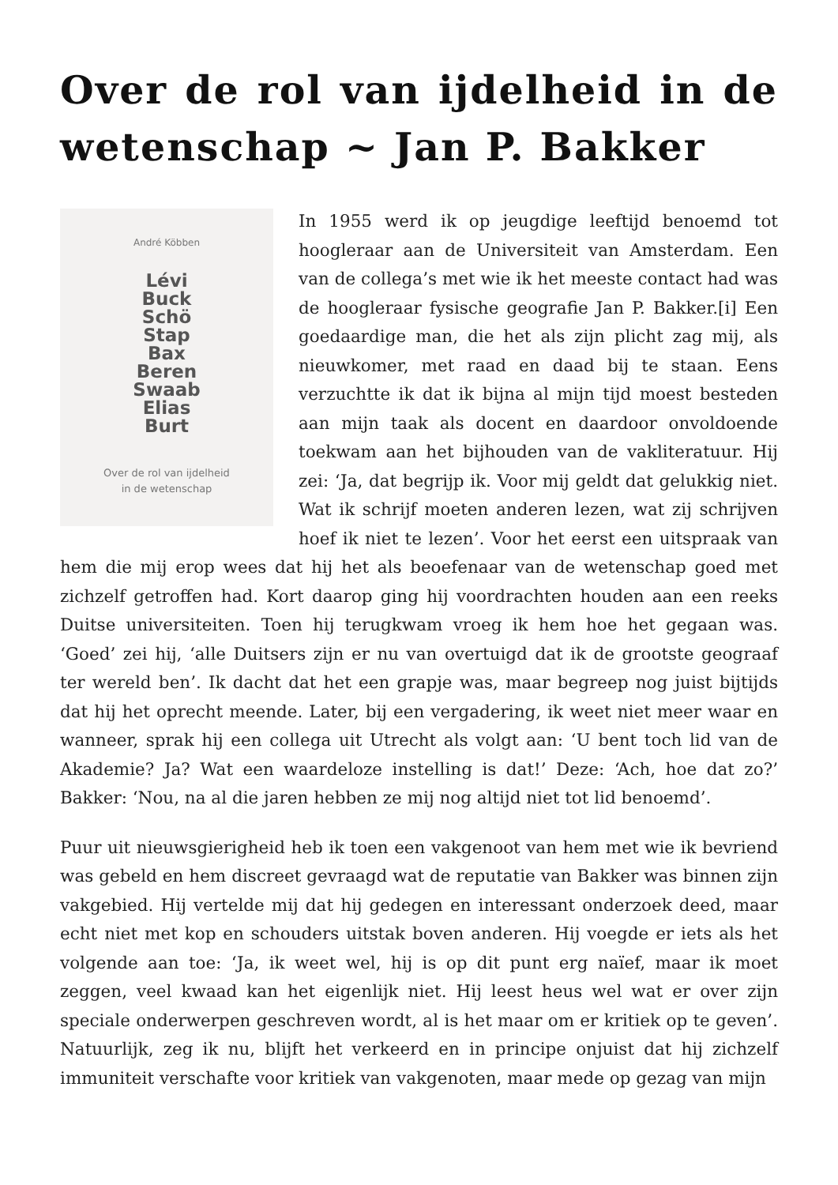Over de rol van ijdelheid in de wetenschap ~ Jan P. Bakker
André Köbben
Lévi
Buck
Schö
Stap
Bax
Beren
Swaab
Elias
Burt
Over de rol van ijdelheid
in de wetenschap
In 1955 werd ik op jeugdige leeftijd benoemd tot hoogleraar aan de Universiteit van Amsterdam. Een van de collega’s met wie ik het meeste contact had was de hoogleraar fysische geografie Jan P. Bakker.[i] Een goedaardige man, die het als zijn plicht zag mij, als nieuwkomer, met raad en daad bij te staan. Eens verzuchtte ik dat ik bijna al mijn tijd moest besteden aan mijn taak als docent en daardoor onvoldoende toekwam aan het bijhouden van de vakliteratuur. Hij zei: ‘Ja, dat begrijp ik. Voor mij geldt dat gelukkig niet. Wat ik schrijf moeten anderen lezen, wat zij schrijven hoef ik niet te lezen’. Voor het eerst een uitspraak van hem die mij erop wees dat hij het als beoefenaar van de wetenschap goed met zichzelf getroffen had. Kort daarop ging hij voordrachten houden aan een reeks Duitse universiteiten. Toen hij terugkwam vroeg ik hem hoe het gegaan was. ‘Goed’ zei hij, ‘alle Duitsers zijn er nu van overtuigd dat ik de grootste geograaf ter wereld ben’. Ik dacht dat het een grapje was, maar begreep nog juist bijtijds dat hij het oprecht meende. Later, bij een vergadering, ik weet niet meer waar en wanneer, sprak hij een collega uit Utrecht als volgt aan: ‘U bent toch lid van de Akademie? Ja? Wat een waardeloze instelling is dat!’ Deze: ‘Ach, hoe dat zo?’ Bakker: ‘Nou, na al die jaren hebben ze mij nog altijd niet tot lid benoemd’.
Puur uit nieuwsgierigheid heb ik toen een vakgenoot van hem met wie ik bevriend was gebeld en hem discreet gevraagd wat de reputatie van Bakker was binnen zijn vakgebied. Hij vertelde mij dat hij gedegen en interessant onderzoek deed, maar echt niet met kop en schouders uitstak boven anderen. Hij voegde er iets als het volgende aan toe: ‘Ja, ik weet wel, hij is op dit punt erg naïef, maar ik moet zeggen, veel kwaad kan het eigenlijk niet. Hij leest heus wel wat er over zijn speciale onderwerpen geschreven wordt, al is het maar om er kritiek op te geven’. Natuurlijk, zeg ik nu, blijft het verkeerd en in principe onjuist dat hij zichzelf immuniteit verschafte voor kritiek van vakgenoten, maar mede op gezag van mijn